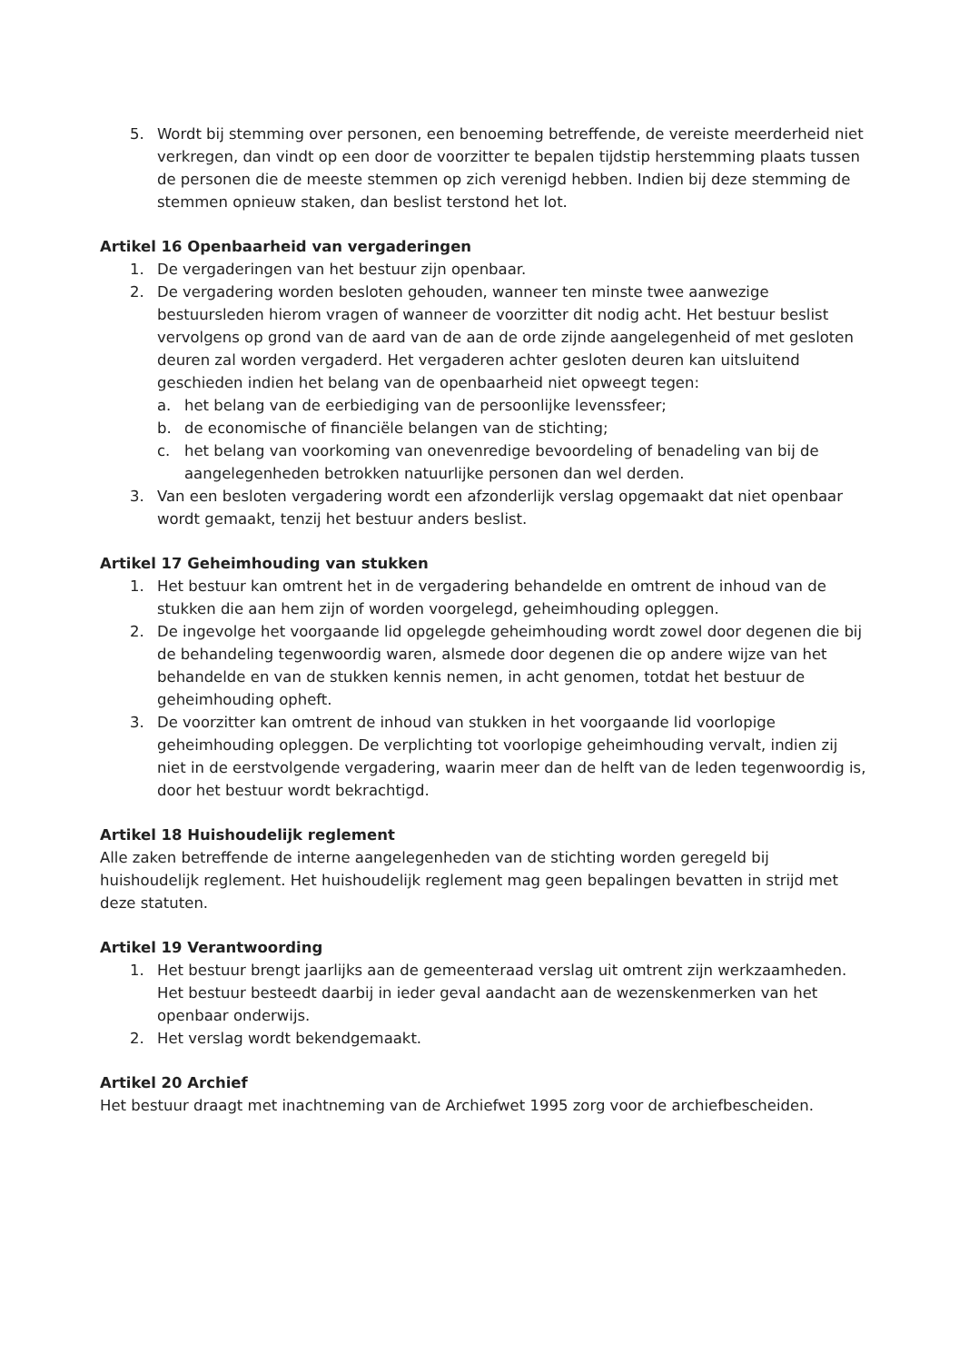5. Wordt bij stemming over personen, een benoeming betreffende, de vereiste meerderheid niet verkregen, dan vindt op een door de voorzitter te bepalen tijdstip herstemming plaats tussen de personen die de meeste stemmen op zich verenigd hebben. Indien bij deze stemming de stemmen opnieuw staken, dan beslist terstond het lot.
Artikel 16 Openbaarheid van vergaderingen
1. De vergaderingen van het bestuur zijn openbaar.
2. De vergadering worden besloten gehouden, wanneer ten minste twee aanwezige bestuursleden hierom vragen of wanneer de voorzitter dit nodig acht. Het bestuur beslist vervolgens op grond van de aard van de aan de orde zijnde aangelegenheid of met gesloten deuren zal worden vergaderd. Het vergaderen achter gesloten deuren kan uitsluitend geschieden indien het belang van de openbaarheid niet opweegt tegen:
a. het belang van de eerbiediging van de persoonlijke levenssfeer;
b. de economische of financiële belangen van de stichting;
c. het belang van voorkoming van onevenredige bevoordeling of benadeling van bij de aangelegenheden betrokken natuurlijke personen dan wel derden.
3. Van een besloten vergadering wordt een afzonderlijk verslag opgemaakt dat niet openbaar wordt gemaakt, tenzij het bestuur anders beslist.
Artikel 17 Geheimhouding van stukken
1. Het bestuur kan omtrent het in de vergadering behandelde en omtrent de inhoud van de stukken die aan hem zijn of worden voorgelegd, geheimhouding opleggen.
2. De ingevolge het voorgaande lid opgelegde geheimhouding wordt zowel door degenen die bij de behandeling tegenwoordig waren, alsmede door degenen die op andere wijze van het behandelde en van de stukken kennis nemen, in acht genomen, totdat het bestuur de geheimhouding opheft.
3. De voorzitter kan omtrent de inhoud van stukken in het voorgaande lid voorlopige geheimhouding opleggen. De verplichting tot voorlopige geheimhouding vervalt, indien zij niet in de eerstvolgende vergadering, waarin meer dan de helft van de leden tegenwoordig is, door het bestuur wordt bekrachtigd.
Artikel 18 Huishoudelijk reglement
Alle zaken betreffende de interne aangelegenheden van de stichting worden geregeld bij huishoudelijk reglement. Het huishoudelijk reglement mag geen bepalingen bevatten in strijd met deze statuten.
Artikel 19 Verantwoording
1. Het bestuur brengt jaarlijks aan de gemeenteraad verslag uit omtrent zijn werkzaamheden. Het bestuur besteedt daarbij in ieder geval aandacht aan de wezenskenmerken van het openbaar onderwijs.
2. Het verslag wordt bekendgemaakt.
Artikel 20 Archief
Het bestuur draagt met inachtneming van de Archiefwet 1995 zorg voor de archiefbescheiden.